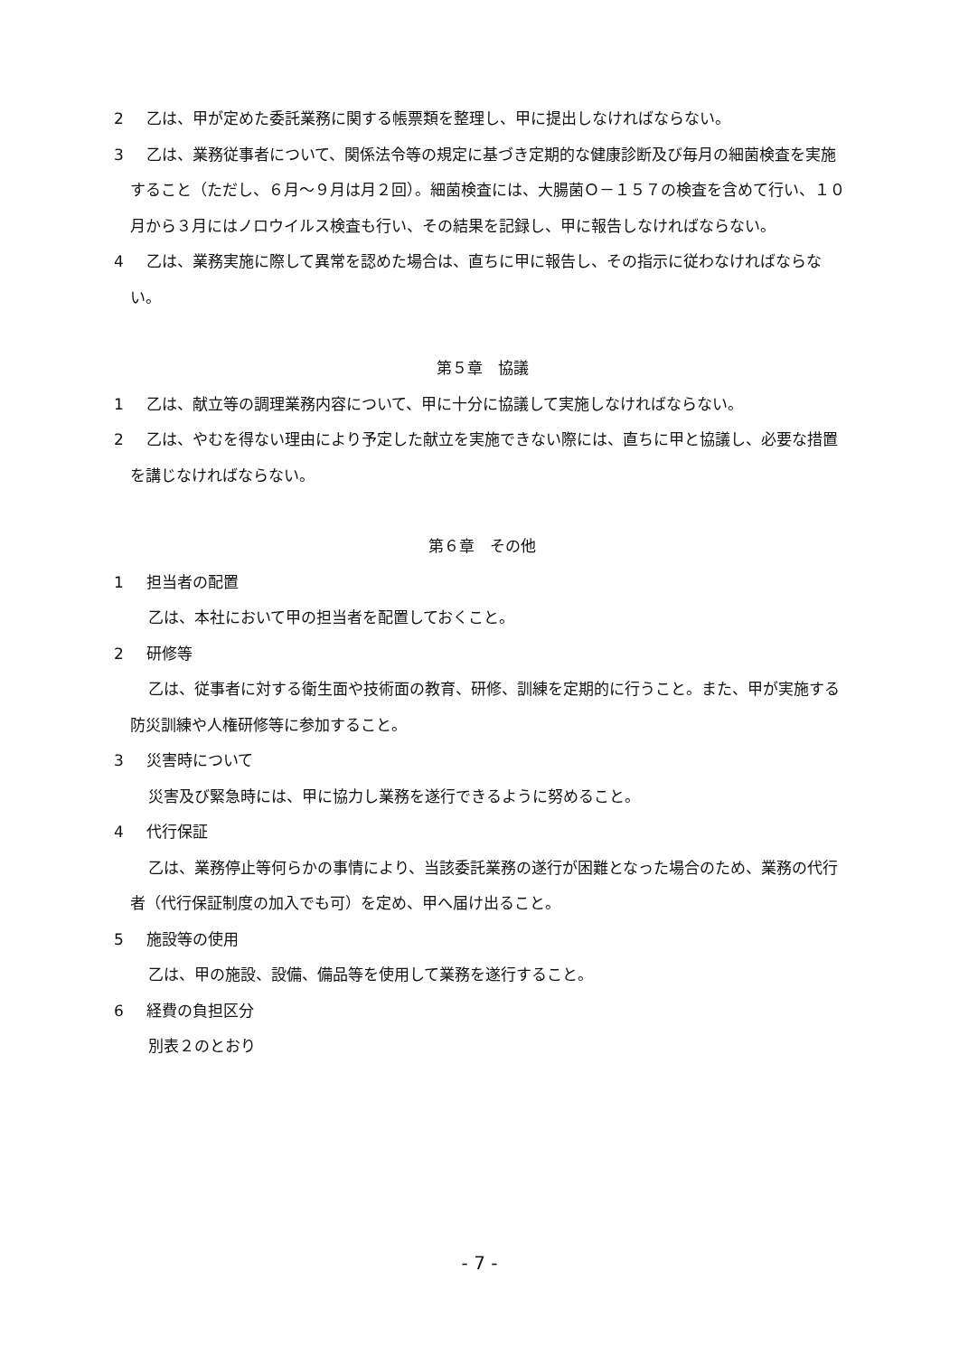2 乙は、甲が定めた委託業務に関する帳票類を整理し、甲に提出しなければならない。
3 乙は、業務従事者について、関係法令等の規定に基づき定期的な健康診断及び毎月の細菌検査を実施すること（ただし、６月～９月は月２回）。細菌検査には、大腸菌Ｏ－１５７の検査を含めて行い、１０月から３月にはノロウイルス検査も行い、その結果を記録し、甲に報告しなければならない。
4 乙は、業務実施に際して異常を認めた場合は、直ちに甲に報告し、その指示に従わなければならない。
第５章　協議
1 乙は、献立等の調理業務内容について、甲に十分に協議して実施しなければならない。
2 乙は、やむを得ない理由により予定した献立を実施できない際には、直ちに甲と協議し、必要な措置を講じなければならない。
第６章　その他
1 担当者の配置
乙は、本社において甲の担当者を配置しておくこと。
2 研修等
乙は、従事者に対する衛生面や技術面の教育、研修、訓練を定期的に行うこと。また、甲が実施する防災訓練や人権研修等に参加すること。
3 災害時について
災害及び緊急時には、甲に協力し業務を遂行できるように努めること。
4 代行保証
乙は、業務停止等何らかの事情により、当該委託業務の遂行が困難となった場合のため、業務の代行者（代行保証制度の加入でも可）を定め、甲へ届け出ること。
5 施設等の使用
乙は、甲の施設、設備、備品等を使用して業務を遂行すること。
6 経費の負担区分
別表２のとおり
- 7 -